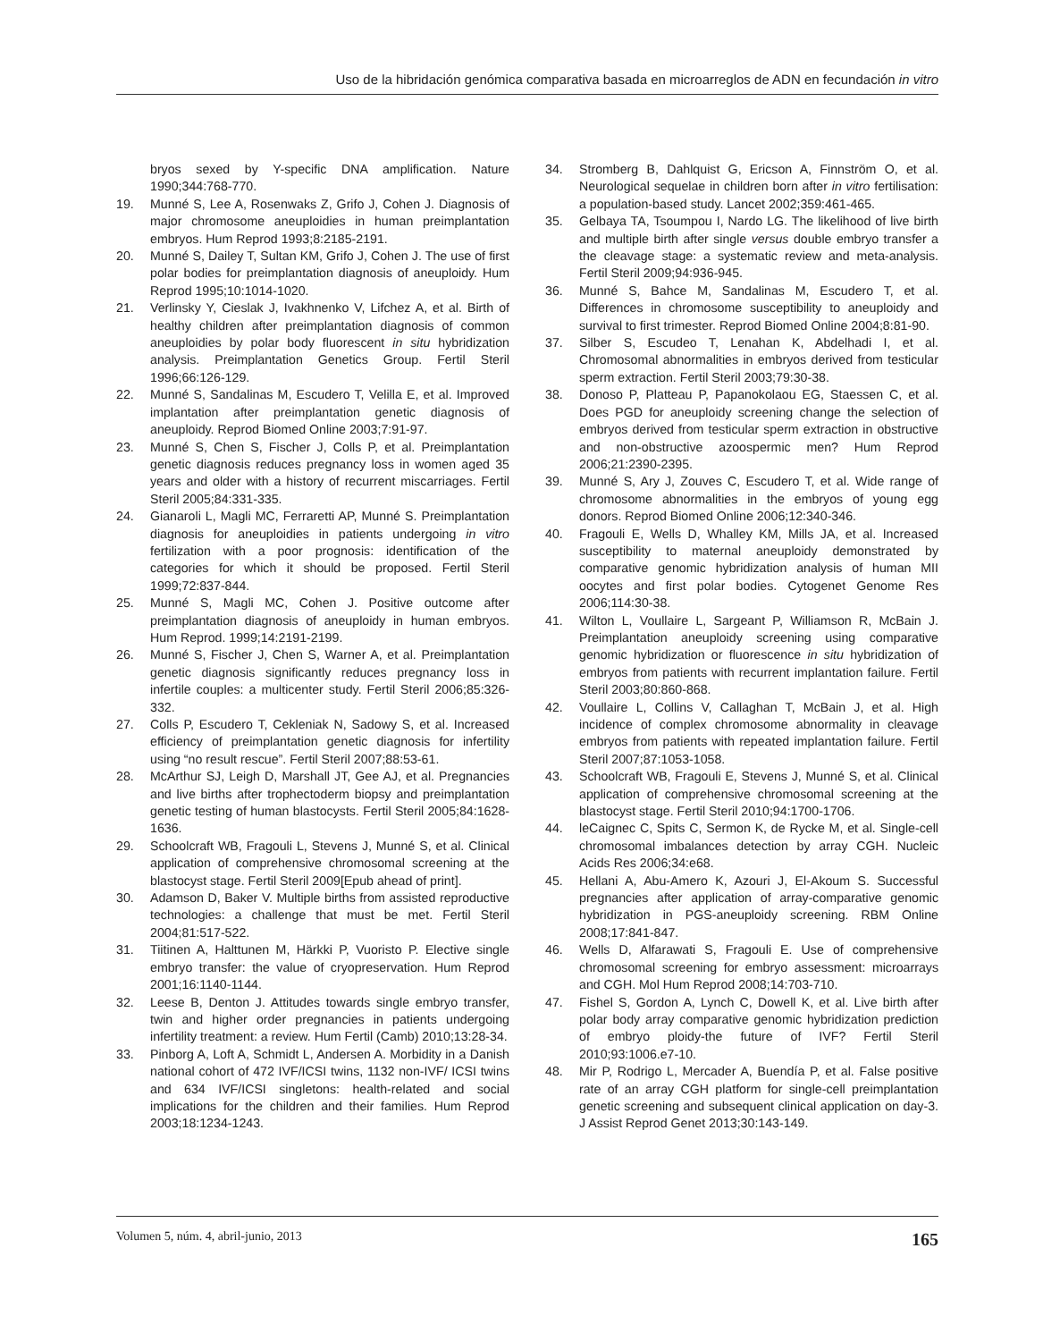Uso de la hibridación genómica comparativa basada en microarreglos de ADN en fecundación in vitro
bryos sexed by Y-specific DNA amplification. Nature 1990;344:768-770.
19. Munné S, Lee A, Rosenwaks Z, Grifo J, Cohen J. Diagnosis of major chromosome aneuploidies in human preimplantation embryos. Hum Reprod 1993;8:2185-2191.
20. Munné S, Dailey T, Sultan KM, Grifo J, Cohen J. The use of first polar bodies for preimplantation diagnosis of aneuploidy. Hum Reprod 1995;10:1014-1020.
21. Verlinsky Y, Cieslak J, Ivakhnenko V, Lifchez A, et al. Birth of healthy children after preimplantation diagnosis of common aneuploidies by polar body fluorescent in situ hybridization analysis. Preimplantation Genetics Group. Fertil Steril 1996;66:126-129.
22. Munné S, Sandalinas M, Escudero T, Velilla E, et al. Improved implantation after preimplantation genetic diagnosis of aneuploidy. Reprod Biomed Online 2003;7:91-97.
23. Munné S, Chen S, Fischer J, Colls P, et al. Preimplantation genetic diagnosis reduces pregnancy loss in women aged 35 years and older with a history of recurrent miscarriages. Fertil Steril 2005;84:331-335.
24. Gianaroli L, Magli MC, Ferraretti AP, Munné S. Preimplantation diagnosis for aneuploidies in patients undergoing in vitro fertilization with a poor prognosis: identification of the categories for which it should be proposed. Fertil Steril 1999;72:837-844.
25. Munné S, Magli MC, Cohen J. Positive outcome after preimplantation diagnosis of aneuploidy in human embryos. Hum Reprod. 1999;14:2191-2199.
26. Munné S, Fischer J, Chen S, Warner A, et al. Preimplantation genetic diagnosis significantly reduces pregnancy loss in infertile couples: a multicenter study. Fertil Steril 2006;85:326-332.
27. Colls P, Escudero T, Cekleniak N, Sadowy S, et al. Increased efficiency of preimplantation genetic diagnosis for infertility using “no result rescue”. Fertil Steril 2007;88:53-61.
28. McArthur SJ, Leigh D, Marshall JT, Gee AJ, et al. Pregnancies and live births after trophectoderm biopsy and preimplantation genetic testing of human blastocysts. Fertil Steril 2005;84:1628-1636.
29. Schoolcraft WB, Fragouli L, Stevens J, Munné S, et al. Clinical application of comprehensive chromosomal screening at the blastocyst stage. Fertil Steril 2009[Epub ahead of print].
30. Adamson D, Baker V. Multiple births from assisted reproductive technologies: a challenge that must be met. Fertil Steril 2004;81:517-522.
31. Tiitinen A, Halttunen M, Härkki P, Vuoristo P. Elective single embryo transfer: the value of cryopreservation. Hum Reprod 2001;16:1140-1144.
32. Leese B, Denton J. Attitudes towards single embryo transfer, twin and higher order pregnancies in patients undergoing infertility treatment: a review. Hum Fertil (Camb) 2010;13:28-34.
33. Pinborg A, Loft A, Schmidt L, Andersen A. Morbidity in a Danish national cohort of 472 IVF/ICSI twins, 1132 non-IVF/ ICSI twins and 634 IVF/ICSI singletons: health-related and social implications for the children and their families. Hum Reprod 2003;18:1234-1243.
34. Stromberg B, Dahlquist G, Ericson A, Finnström O, et al. Neurological sequelae in children born after in vitro fertilisation: a population-based study. Lancet 2002;359:461-465.
35. Gelbaya TA, Tsoumpou I, Nardo LG. The likelihood of live birth and multiple birth after single versus double embryo transfer a the cleavage stage: a systematic review and meta-analysis. Fertil Steril 2009;94:936-945.
36. Munné S, Bahce M, Sandalinas M, Escudero T, et al. Differences in chromosome susceptibility to aneuploidy and survival to first trimester. Reprod Biomed Online 2004;8:81-90.
37. Silber S, Escudeo T, Lenahan K, Abdelhadi I, et al. Chromosomal abnormalities in embryos derived from testicular sperm extraction. Fertil Steril 2003;79:30-38.
38. Donoso P, Platteau P, Papanokolaou EG, Staessen C, et al. Does PGD for aneuploidy screening change the selection of embryos derived from testicular sperm extraction in obstructive and non-obstructive azoospermic men? Hum Reprod 2006;21:2390-2395.
39. Munné S, Ary J, Zouves C, Escudero T, et al. Wide range of chromosome abnormalities in the embryos of young egg donors. Reprod Biomed Online 2006;12:340-346.
40. Fragouli E, Wells D, Whalley KM, Mills JA, et al. Increased susceptibility to maternal aneuploidy demonstrated by comparative genomic hybridization analysis of human MII oocytes and first polar bodies. Cytogenet Genome Res 2006;114:30-38.
41. Wilton L, Voullaire L, Sargeant P, Williamson R, McBain J. Preimplantation aneuploidy screening using comparative genomic hybridization or fluorescence in situ hybridization of embryos from patients with recurrent implantation failure. Fertil Steril 2003;80:860-868.
42. Voullaire L, Collins V, Callaghan T, McBain J, et al. High incidence of complex chromosome abnormality in cleavage embryos from patients with repeated implantation failure. Fertil Steril 2007;87:1053-1058.
43. Schoolcraft WB, Fragouli E, Stevens J, Munné S, et al. Clinical application of comprehensive chromosomal screening at the blastocyst stage. Fertil Steril 2010;94:1700-1706.
44. leCaignec C, Spits C, Sermon K, de Rycke M, et al. Single-cell chromosomal imbalances detection by array CGH. Nucleic Acids Res 2006;34:e68.
45. Hellani A, Abu-Amero K, Azouri J, El-Akoum S. Successful pregnancies after application of array-comparative genomic hybridization in PGS-aneuploidy screening. RBM Online 2008;17:841-847.
46. Wells D, Alfarawati S, Fragouli E. Use of comprehensive chromosomal screening for embryo assessment: microarrays and CGH. Mol Hum Reprod 2008;14:703-710.
47. Fishel S, Gordon A, Lynch C, Dowell K, et al. Live birth after polar body array comparative genomic hybridization prediction of embryo ploidy-the future of IVF? Fertil Steril 2010;93:1006.e7-10.
48. Mir P, Rodrigo L, Mercader A, Buendía P, et al. False positive rate of an array CGH platform for single-cell preimplantation genetic screening and subsequent clinical application on day-3. J Assist Reprod Genet 2013;30:143-149.
Volumen 5, núm. 4, abril-junio, 2013 165